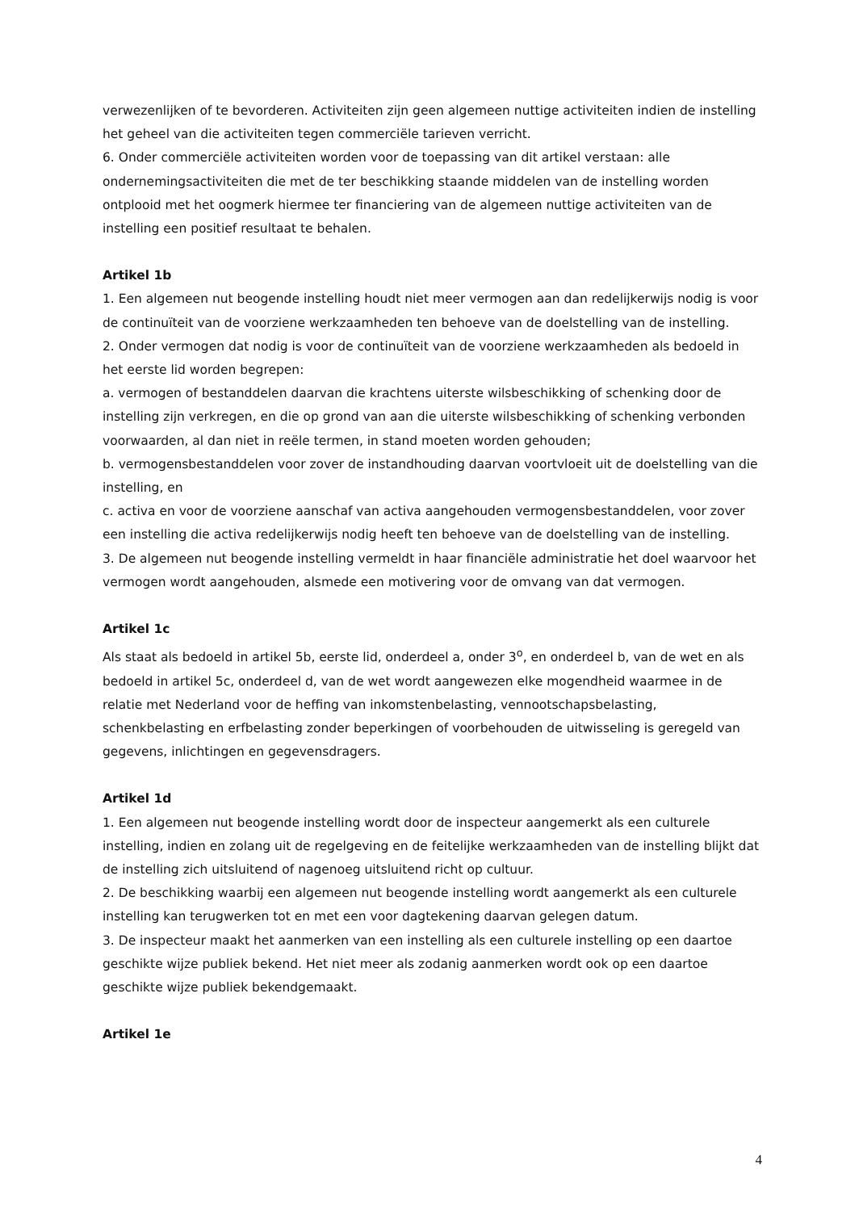verwezenlijken of te bevorderen. Activiteiten zijn geen algemeen nuttige activiteiten indien de instelling het geheel van die activiteiten tegen commerciële tarieven verricht.
6. Onder commerciële activiteiten worden voor de toepassing van dit artikel verstaan: alle ondernemingsactiviteiten die met de ter beschikking staande middelen van de instelling worden ontplooid met het oogmerk hiermee ter financiering van de algemeen nuttige activiteiten van de instelling een positief resultaat te behalen.
Artikel 1b
1. Een algemeen nut beogende instelling houdt niet meer vermogen aan dan redelijkerwijs nodig is voor de continuïteit van de voorziene werkzaamheden ten behoeve van de doelstelling van de instelling.
2. Onder vermogen dat nodig is voor de continuïteit van de voorziene werkzaamheden als bedoeld in het eerste lid worden begrepen:
a. vermogen of bestanddelen daarvan die krachtens uiterste wilsbeschikking of schenking door de instelling zijn verkregen, en die op grond van aan die uiterste wilsbeschikking of schenking verbonden voorwaarden, al dan niet in reële termen, in stand moeten worden gehouden;
b. vermogensbestanddelen voor zover de instandhouding daarvan voortvloeit uit de doelstelling van die instelling, en
c. activa en voor de voorziene aanschaf van activa aangehouden vermogensbestanddelen, voor zover een instelling die activa redelijkerwijs nodig heeft ten behoeve van de doelstelling van de instelling.
3. De algemeen nut beogende instelling vermeldt in haar financiële administratie het doel waarvoor het vermogen wordt aangehouden, alsmede een motivering voor de omvang van dat vermogen.
Artikel 1c
Als staat als bedoeld in artikel 5b, eerste lid, onderdeel a, onder 3<sup>o</sup>, en onderdeel b, van de wet en als bedoeld in artikel 5c, onderdeel d, van de wet wordt aangewezen elke mogendheid waarmee in de relatie met Nederland voor de heffing van inkomstenbelasting, vennootschapsbelasting, schenkbelasting en erfbelasting zonder beperkingen of voorbehouden de uitwisseling is geregeld van gegevens, inlichtingen en gegevensdragers.
Artikel 1d
1. Een algemeen nut beogende instelling wordt door de inspecteur aangemerkt als een culturele instelling, indien en zolang uit de regelgeving en de feitelijke werkzaamheden van de instelling blijkt dat de instelling zich uitsluitend of nagenoeg uitsluitend richt op cultuur.
2. De beschikking waarbij een algemeen nut beogende instelling wordt aangemerkt als een culturele instelling kan terugwerken tot en met een voor dagtekening daarvan gelegen datum.
3. De inspecteur maakt het aanmerken van een instelling als een culturele instelling op een daartoe geschikte wijze publiek bekend. Het niet meer als zodanig aanmerken wordt ook op een daartoe geschikte wijze publiek bekendgemaakt.
Artikel 1e
4